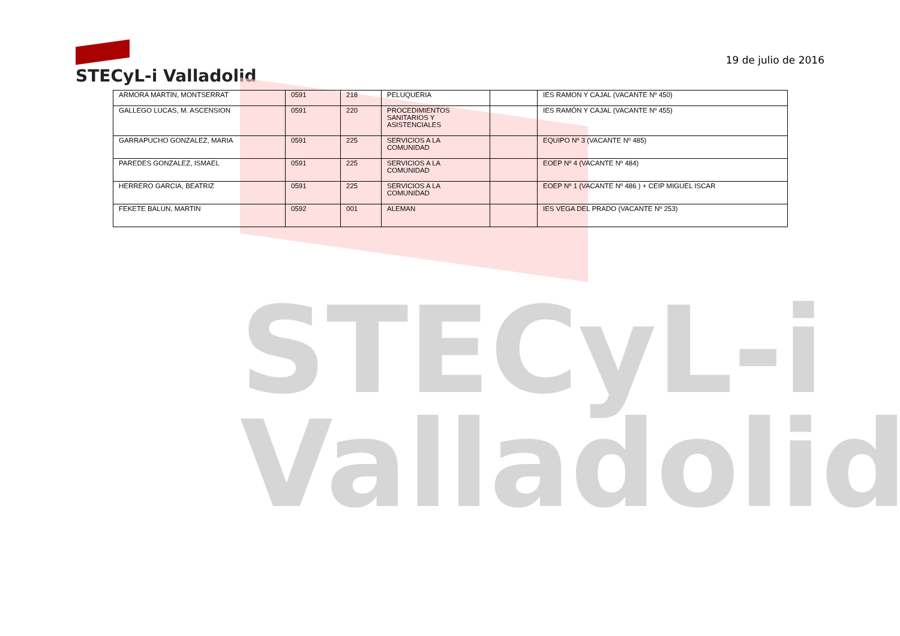STECyL-i
Valladolid
STECyL-i Valladolid
19 de julio de 2016
| ARMORA MARTIN, MONTSERRAT | 0591 | 218 | PELUQUERIA | | IES RAMON Y CAJAL (VACANTE Nº 450) |
| GALLEGO LUCAS, M. ASCENSION | 0591 | 220 | PROCEDIMIENTOS SANITARIOS Y ASISTENCIALES | | IES RAMÓN Y CAJAL (VACANTE Nº 455) |
| GARRAPUCHO GONZALEZ, MARIA | 0591 | 225 | SERVICIOS A LA COMUNIDAD | | EQUIPO Nº 3 (VACANTE Nº 485) |
| PAREDES GONZALEZ, ISMAEL | 0591 | 225 | SERVICIOS A LA COMUNIDAD | | EOEP Nº 4 (VACANTE Nº 484) |
| HERRERO GARCIA, BEATRIZ | 0591 | 225 | SERVICIOS A LA COMUNIDAD | | EOEP Nº 1 (VACANTE Nº 486 ) + CEIP MIGUEL ISCAR |
| FEKETE BALUN, MARTIN | 0592 | 001 | ALEMAN | | IES VEGA DEL PRADO (VACANTE Nº 253) |